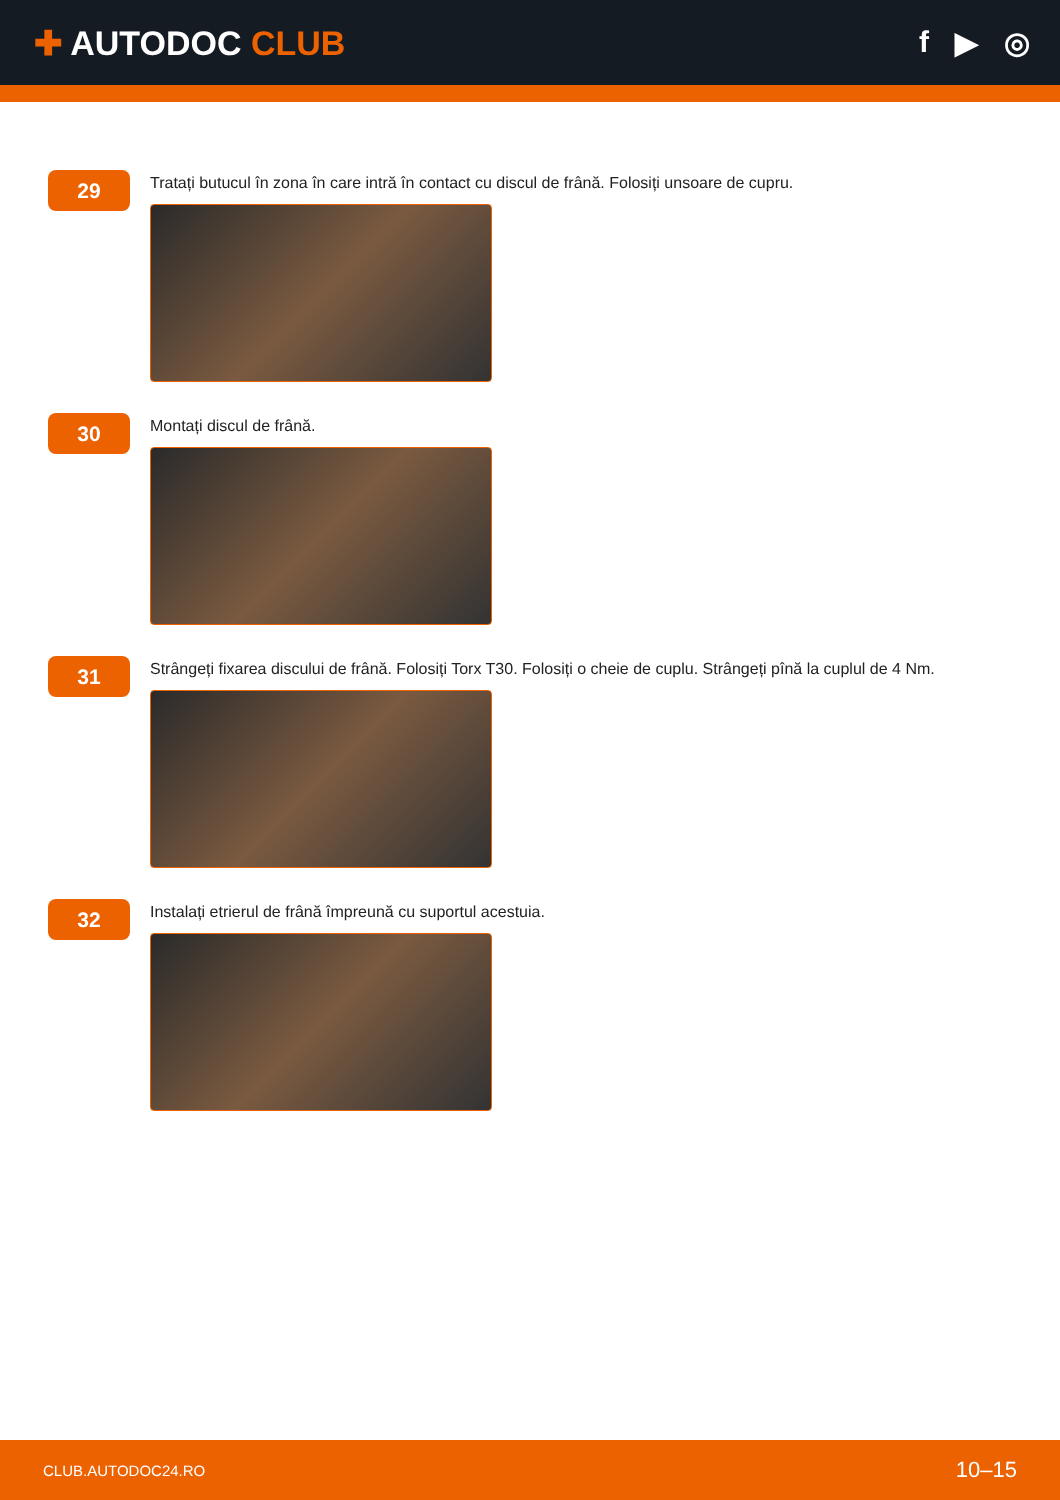✚ AUTODOC CLUB f ▶ ◎
29
Tratați butucul în zona în care intră în contact cu discul de frână. Folosiți unsoare de cupru.
30
Montați discul de frână.
31
Strângeți fixarea discului de frână. Folosiți Torx T30. Folosiți o cheie de cuplu. Strângeți pînă la cuplul de 4 Nm.
32
Instalați etrierul de frână împreună cu suportul acestuia.
CLUB.AUTODOC24.RO 10–15